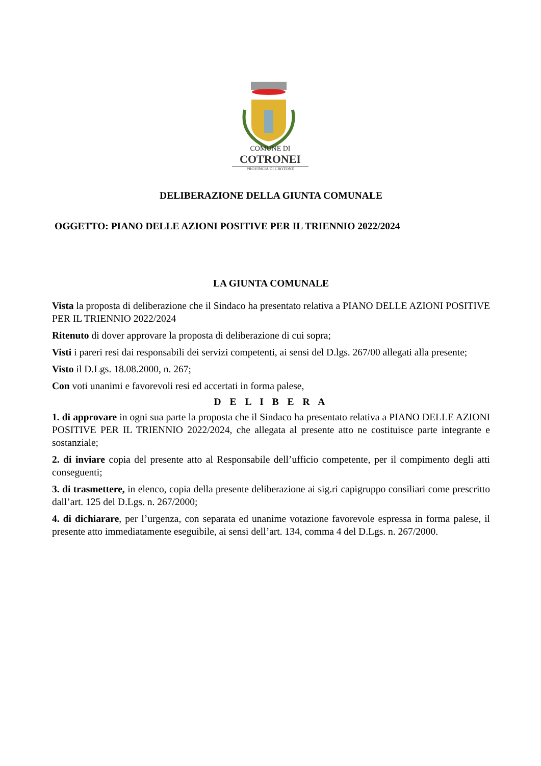COMUNE DI
COTRONEI
PROVINCIA DI CROTONE
DELIBERAZIONE DELLA GIUNTA COMUNALE
OGGETTO: PIANO DELLE AZIONI POSITIVE PER IL TRIENNIO 2022/2024
LA GIUNTA COMUNALE
Vista la proposta di deliberazione che il Sindaco ha presentato relativa a PIANO DELLE AZIONI POSITIVE PER IL TRIENNIO 2022/2024
Ritenuto di dover approvare la proposta di deliberazione di cui sopra;
Visti i pareri resi dai responsabili dei servizi competenti, ai sensi del D.lgs. 267/00 allegati alla presente;
Visto il D.Lgs. 18.08.2000, n. 267;
Con voti unanimi e favorevoli resi ed accertati in forma palese,
D E L I B E R A
1. di approvare in ogni sua parte la proposta che il Sindaco ha presentato relativa a PIANO DELLE AZIONI POSITIVE PER IL TRIENNIO 2022/2024, che allegata al presente atto ne costituisce parte integrante e sostanziale;
2. di inviare copia del presente atto al Responsabile dell’ufficio competente, per il compimento degli atti conseguenti;
3. di trasmettere, in elenco, copia della presente deliberazione ai sig.ri capigruppo consiliari come prescritto dall’art. 125 del D.Lgs. n. 267/2000;
4. di dichiarare, per l’urgenza, con separata ed unanime votazione favorevole espressa in forma palese, il presente atto immediatamente eseguibile, ai sensi dell’art. 134, comma 4 del D.Lgs. n. 267/2000.